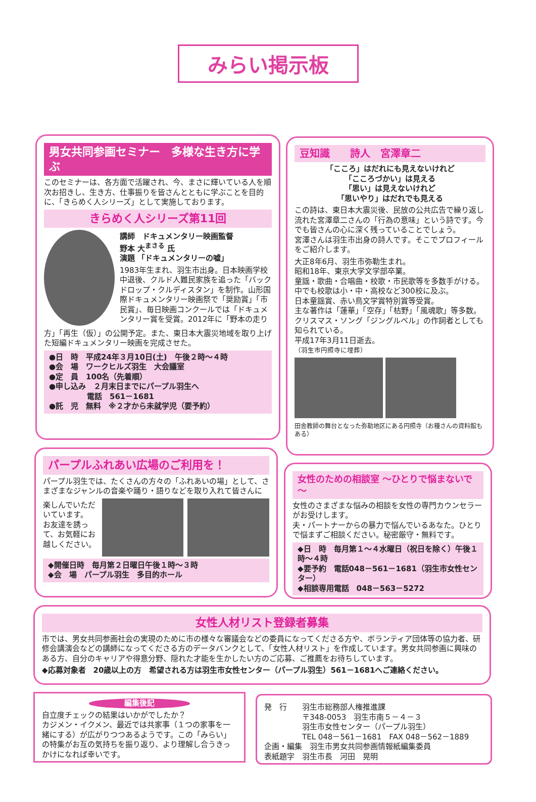みらい掲示板
男女共同参画セミナー　多様な生き方に学ぶ
このセミナーは、各方面で活躍され、今、まさに輝いている人を順次お招きし、生き方、仕事振りを皆さんとともに学ぶことを目的に、「きらめく人シリーズ」として実施しております。
きらめく人シリーズ第11回
講師　ドキュメンタリー映画監督
野本 大<sup>まさる</sup> 氏
演題 「ドキュメンタリーの嘘」
1983年生まれ、羽生市出身。日本映画学校中退後、クルド人難民家族を追った「バックドロップ・クルディスタン」を制作。山形国際ドキュメンタリー映画祭で「奨励賞」「市民賞」、毎日映画コンクールでは「ドキュメンタリー賞を受賞。2012年に「野本の走り
方」「再生（仮）」の公開予定。また、東日本大震災地域を取り上げた短編ドキュメンタリー映画を完成させた。
●日　時　平成24年３月10日(土)　午後２時～４時
●会　場　ワークヒルズ羽生　大会議室
●定　員　100名（先着順）
●申し込み　２月末日までにパープル羽生へ
　　　　　電話　561－1681
●託　児　無料　※２才から未就学児（要予約）
豆知識　　詩人　宮澤章二
「こころ」はだれにも見えないけれど
「こころづかい」は見える
「思い」は見えないけれど
「思いやり」はだれでも見える
この詩は、東日本大震災後、民放の公共広告で繰り返し流れた宮澤章二さんの「行為の意味」という詩です。今でも皆さんの心に深く残っていることでしょう。
宮澤さんは羽生市出身の詩人です。そこでプロフィールをご紹介します。
大正8年6月、羽生市弥勒生まれ。
昭和18年、東京大学文学部卒業。
童謡・歌曲・合唱曲・校歌・市民歌等を多数手がける。
中でも校歌は小・中・高校など300校に及ぶ。
日本童謡賞、赤い鳥文学賞特別賞等受賞。
主な著作は「蓮華」「空存」「枯野」「風魂歌」等多数。
クリスマス・ソング「ジングルベル」の作詞者としても知られている。
平成17年3月11日逝去。
（羽生市円照寺に埋葬）
田舎教師の舞台となった弥勒地区にある円照寺（お種さんの資料館もある）
パープルふれあい広場のご利用を！
パープル羽生では、たくさんの方々の「ふれあいの場」として、さまざまなジャンルの音楽や踊り・語りなどを取り入れて皆さんに
楽しんでいただいています。
お友達を誘って、お気軽にお越しください。
◆開催日時　毎月第２日曜日午後１時～３時
◆会　場　パープル羽生　多目的ホール
女性のための相談室 ～ひとりで悩まないで～
女性のさまざまな悩みの相談を女性の専門カウンセラーがお受けします。
夫・パートナーからの暴力で悩んでいるあなた。ひとりで悩まずご相談ください。秘密厳守・無料です。
◆日　時　毎月第１～４水曜日（祝日を除く）午後１時～４時
◆要予約　電話048－561－1681（羽生市女性センター）
◆相談専用電話　048－563－5272
女性人材リスト登録者募集
市では、男女共同参画社会の実現のために市の様々な審議会などの委員になってくださる方や、ボランティア団体等の協力者、研修会講演会などの講師になってくださる方のデータバンクとして、「女性人材リスト」を作成しています。男女共同参画に興味のある方、自分のキャリアや得意分野、隠れた才能を生かしたい方のご応募、ご推薦をお待ちしています。
◆応募対象者　20歳以上の方　希望される方は羽生市女性センター（パープル羽生）561－1681へご連絡ください。
編集後記
自立度チェックの結果はいかがでしたか？
カジメン・イクメン、最近では共家事（１つの家事を一緒にする）が広がりつつあるようです。この「みらい」の特集がお互の気持ちを振り返り、より理解し合うきっかけになれば幸いです。
発　行　　羽生市総務部人権推進課
　　　　　〒348-0053　羽生市南５－４－３
　　　　　羽生市女性センター（パープル羽生）
　　　　　TEL 048－561－1681　FAX 048－562－1889
企画・編集　羽生市男女共同参画情報紙編集委員
表紙題字　羽生市長　河田　晃明